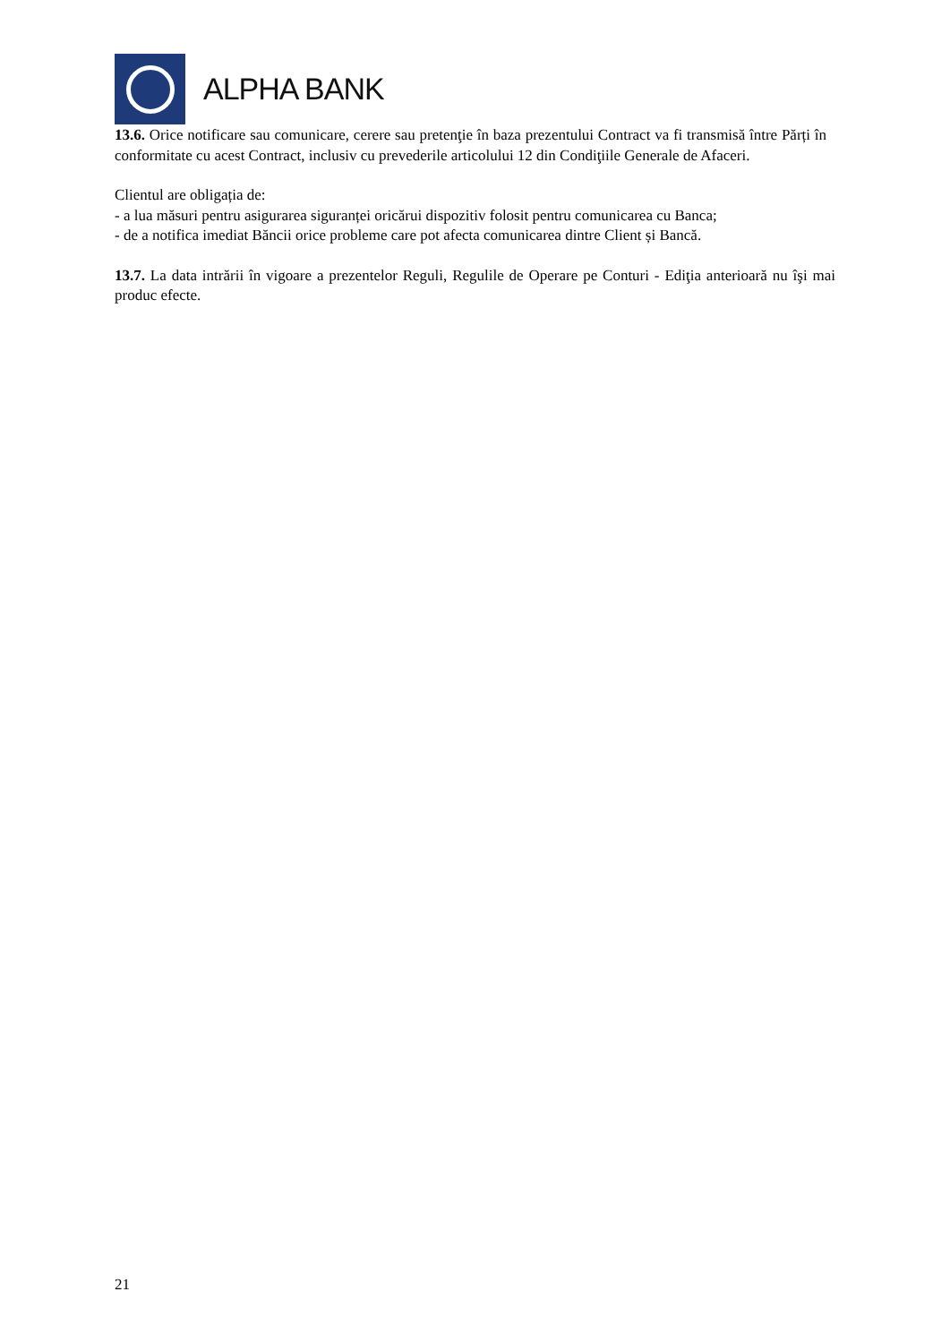ALPHA BANK
13.6. Orice notificare sau comunicare, cerere sau pretenţie în baza prezentului Contract va fi transmisă între Părți în conformitate cu acest Contract, inclusiv cu prevederile articolului 12 din Condiţiile Generale de Afaceri.
Clientul are obligația de:
- a lua măsuri pentru asigurarea siguranței oricărui dispozitiv folosit pentru comunicarea cu Banca;
- de a notifica imediat Băncii orice probleme care pot afecta comunicarea dintre Client și Bancă.
13.7. La data intrării în vigoare a prezentelor Reguli, Regulile de Operare pe Conturi - Ediţia anterioară nu îşi mai produc efecte.
21